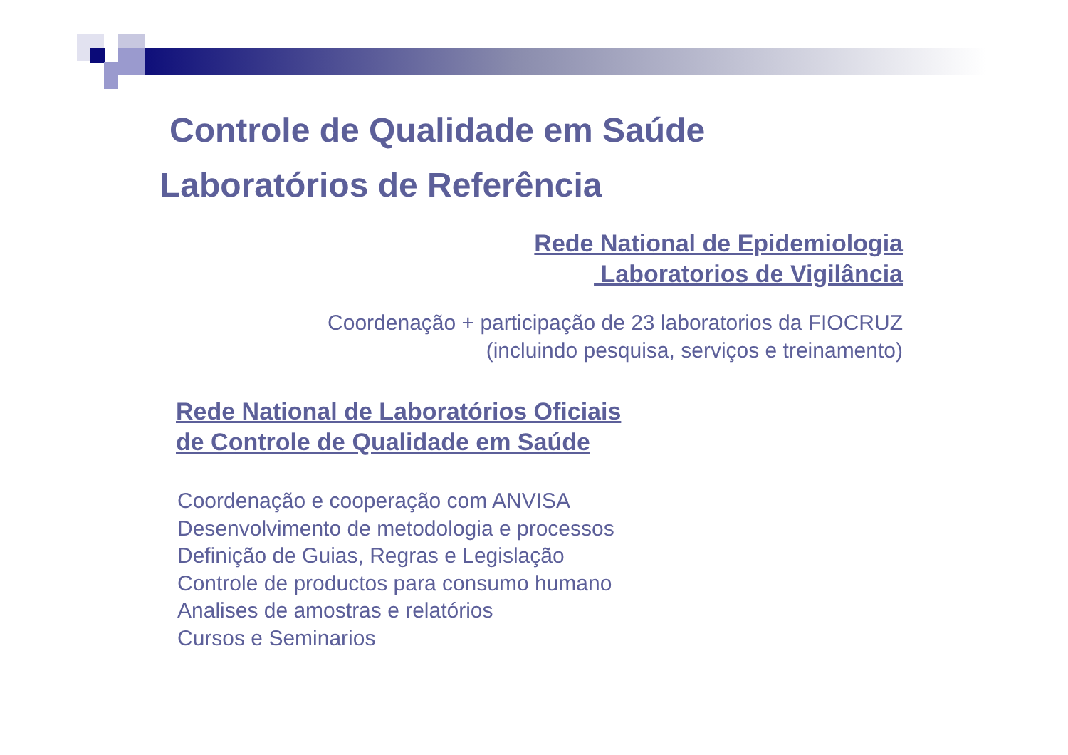Controle de Qualidade em Saúde
Laboratórios de Referência
Rede National de Epidemiologia
Laboratorios de Vigilância
Coordenação + participação de 23 laboratorios da FIOCRUZ
(incluindo pesquisa, serviços e treinamento)
Rede National de Laboratórios Oficiais
de Controle de Qualidade em Saúde
Coordenação e cooperação com ANVISA
Desenvolvimento de metodologia e processos
Definição de Guias, Regras e Legislação
Controle de productos para consumo humano
Analises de amostras e relatórios
Cursos e Seminarios